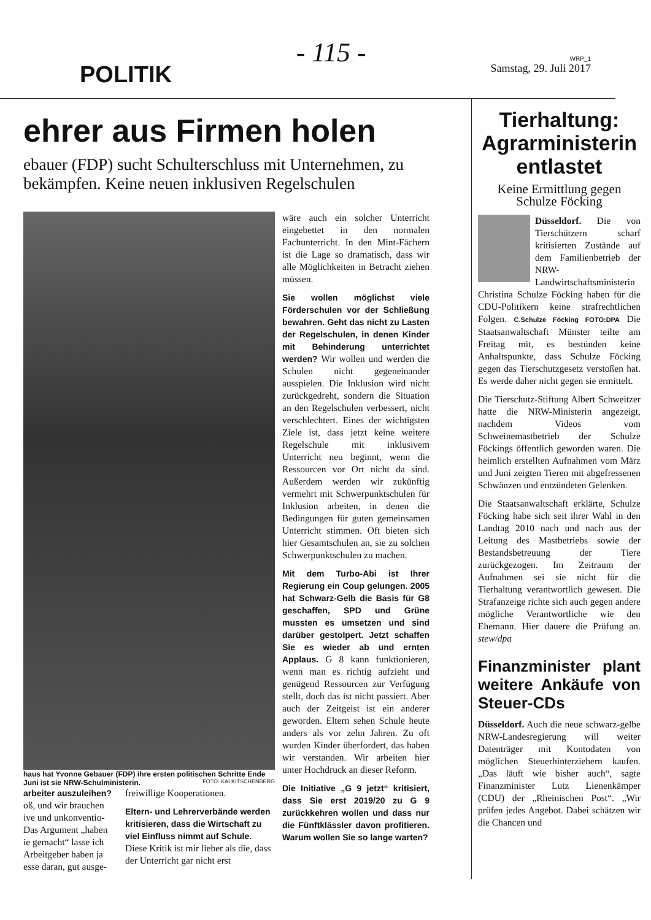POLITIK
- 115 -
WRP_1
Samstag, 29. Juli 2017
ehrer aus Firmen holen
ebauer (FDP) sucht Schulterschluss mit Unternehmen, zu bekämpfen. Keine neuen inklusiven Regelschulen
haus hat Yvonne Gebauer (FDP) ihre ersten politischen Schritte Ende Juni ist sie NRW-Schulministerin. FOTO: KAI KITSCHENBERG
arbeiter auszuleihen? oß, und wir brauchen ive und unkonventio- Das Argument „haben ie gemacht“ lasse ich Arbeitgeber haben ja esse daran, gut ausge-
freiwillige Kooperationen.
Eltern- und Lehrerverbände werden kritisieren, dass die Wirtschaft zu viel Einfluss nimmt auf Schule. Diese Kritik ist mir lieber als die, dass der Unterricht gar nicht erst
wäre auch ein solcher Unterricht eingebettet in den normalen Fachunterricht. In den Mint-Fächern ist die Lage so dramatisch, dass wir alle Möglichkeiten in Betracht ziehen müssen.
Sie wollen möglichst viele Förderschulen vor der Schließung bewahren. Geht das nicht zu Lasten der Regelschulen, in denen Kinder mit Behinderung unterrichtet werden? Wir wollen und werden die Schulen nicht gegeneinander ausspielen. Die Inklusion wird nicht zurückgedreht, sondern die Situation an den Regelschulen verbessert, nicht verschlechtert. Eines der wichtigsten Ziele ist, dass jetzt keine weitere Regelschule mit inklusivem Unterricht neu beginnt, wenn die Ressourcen vor Ort nicht da sind. Außerdem werden wir zukünftig vermehrt mit Schwerpunktschulen für Inklusion arbeiten, in denen die Bedingungen für guten gemeinsamen Unterricht stimmen. Oft bieten sich hier Gesamtschulen an, sie zu solchen Schwerpunktschulen zu machen.
Mit dem Turbo-Abi ist Ihrer Regierung ein Coup gelungen. 2005 hat Schwarz-Gelb die Basis für G8 geschaffen, SPD und Grüne mussten es umsetzen und sind darüber gestolpert. Jetzt schaffen Sie es wieder ab und ernten Applaus. G 8 kann funktionieren, wenn man es richtig aufzieht und genügend Ressourcen zur Verfügung stellt, doch das ist nicht passiert. Aber auch der Zeitgeist ist ein anderer geworden. Eltern sehen Schule heute anders als vor zehn Jahren. Zu oft wurden Kinder überfordert, das haben wir verstanden. Wir arbeiten hier unter Hochdruck an dieser Reform.
Die Initiative „G 9 jetzt“ kritisiert, dass Sie erst 2019/20 zu G 9 zurückkehren wollen und dass nur die Fünftklässler davon profitieren. Warum wollen Sie so lange warten?
Tierhaltung: Agrarministerin entlastet
Keine Ermittlung gegen Schulze Föcking
Düsseldorf. Die von Tierschützern scharf kritisierten Zustände auf dem Familienbetrieb der NRW-Landwirtschaftsministerin Christina Schulze Föcking haben für die CDU-Politikern keine strafrechtlichen Folgen. C.Schulze Föcking FOTO:DPA Die Staatsanwaltschaft Münster teilte am Freitag mit, es bestünden keine Anhaltspunkte, dass Schulze Föcking gegen das Tierschutzgesetz verstoßen hat. Es werde daher nicht gegen sie ermittelt.
Die Tierschutz-Stiftung Albert Schweitzer hatte die NRW-Ministerin angezeigt, nachdem Videos vom Schweinemastbetrieb der Schulze Föckings öffentlich geworden waren. Die heimlich erstellten Aufnahmen vom März und Juni zeigten Tieren mit abgefressenen Schwänzen und entzündeten Gelenken.
Die Staatsanwaltschaft erklärte, Schulze Föcking habe sich seit ihrer Wahl in den Landtag 2010 nach und nach aus der Leitung des Mastbetriebs sowie der Bestandsbetreuung der Tiere zurückgezogen. Im Zeitraum der Aufnahmen sei sie nicht für die Tierhaltung verantwortlich gewesen. Die Strafanzeige richte sich auch gegen andere mögliche Verantwortliche wie den Ehemann. Hier dauere die Prüfung an. stew/dpa
Finanzminister plant weitere Ankäufe von Steuer-CDs
Düsseldorf. Auch die neue schwarz-gelbe NRW-Landesregierung will weiter Datenträger mit Kontodaten von möglichen Steuerhinterziehern kaufen. „Das läuft wie bisher auch“, sagte Finanzminister Lutz Lienenkämper (CDU) der „Rheinischen Post“. „Wir prüfen jedes Angebot. Dabei schätzen wir die Chancen und